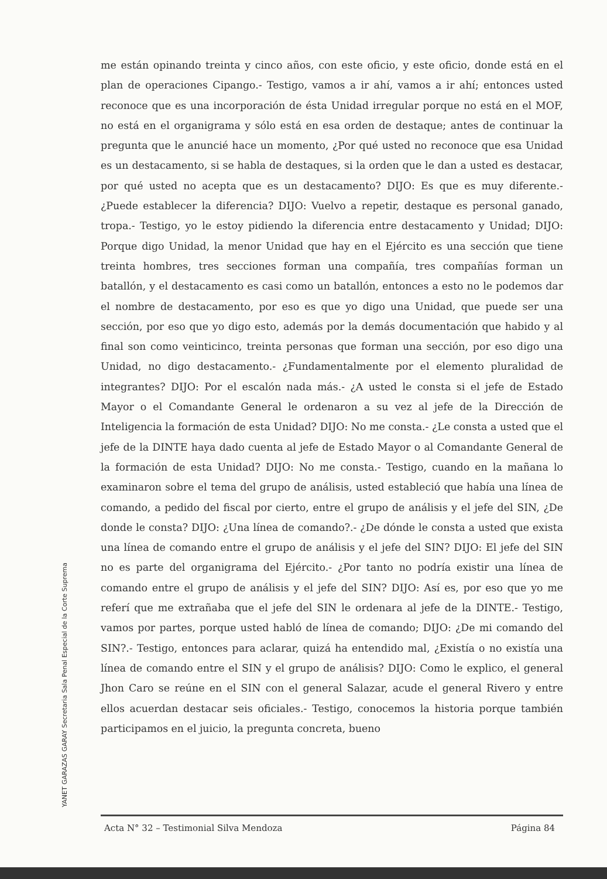me están opinando treinta y cinco años, con este oficio, y este oficio, donde está en el plan de operaciones Cipango.- Testigo, vamos a ir ahí, vamos a ir ahí; entonces usted reconoce que es una incorporación de ésta Unidad irregular porque no está en el MOF, no está en el organigrama y sólo está en esa orden de destaque; antes de continuar la pregunta que le anuncié hace un momento, ¿Por qué usted no reconoce que esa Unidad es un destacamento, si se habla de destaques, si la orden que le dan a usted es destacar, por qué usted no acepta que es un destacamento? DIJO: Es que es muy diferente.- ¿Puede establecer la diferencia? DIJO: Vuelvo a repetir, destaque es personal ganado, tropa.- Testigo, yo le estoy pidiendo la diferencia entre destacamento y Unidad; DIJO: Porque digo Unidad, la menor Unidad que hay en el Ejército es una sección que tiene treinta hombres, tres secciones forman una compañía, tres compañías forman un batallón, y el destacamento es casi como un batallón, entonces a esto no le podemos dar el nombre de destacamento, por eso es que yo digo una Unidad, que puede ser una sección, por eso que yo digo esto, además por la demás documentación que habido y al final son como veinticinco, treinta personas que forman una sección, por eso digo una Unidad, no digo destacamento.- ¿Fundamentalmente por el elemento pluralidad de integrantes? DIJO: Por el escalón nada más.- ¿A usted le consta si el jefe de Estado Mayor o el Comandante General le ordenaron a su vez al jefe de la Dirección de Inteligencia la formación de esta Unidad? DIJO: No me consta.- ¿Le consta a usted que el jefe de la DINTE haya dado cuenta al jefe de Estado Mayor o al Comandante General de la formación de esta Unidad? DIJO: No me consta.- Testigo, cuando en la mañana lo examinaron sobre el tema del grupo de análisis, usted estableció que había una línea de comando, a pedido del fiscal por cierto, entre el grupo de análisis y el jefe del SIN, ¿De donde le consta? DIJO: ¿Una línea de comando?.- ¿De dónde le consta a usted que exista una línea de comando entre el grupo de análisis y el jefe del SIN? DIJO: El jefe del SIN no es parte del organigrama del Ejército.- ¿Por tanto no podría existir una línea de comando entre el grupo de análisis y el jefe del SIN? DIJO: Así es, por eso que yo me referí que me extrañaba que el jefe del SIN le ordenara al jefe de la DINTE.- Testigo, vamos por partes, porque usted habló de línea de comando; DIJO: ¿De mi comando del SIN?.- Testigo, entonces para aclarar, quizá ha entendido mal, ¿Existía o no existía una línea de comando entre el SIN y el grupo de análisis? DIJO: Como le explico, el general Jhon Caro se reúne en el SIN con el general Salazar, acude el general Rivero y entre ellos acuerdan destacar seis oficiales.- Testigo, conocemos la historia porque también participamos en el juicio, la pregunta concreta, bueno
YANET GARAZAS GARAY Secretaria Sala Penal Especial de la Corte Suprema
Acta N° 32 – Testimonial Silva Mendoza Página 84